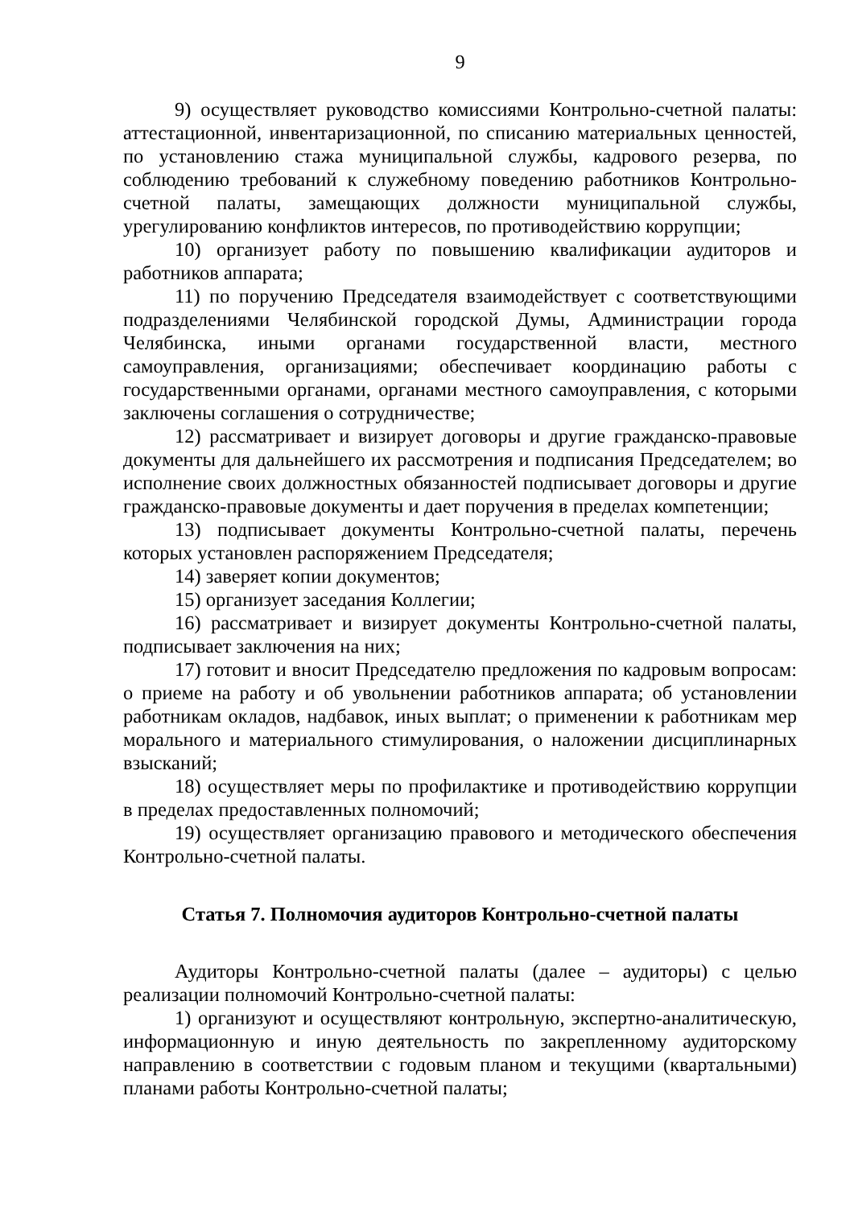9
9) осуществляет руководство комиссиями Контрольно-счетной палаты: аттестационной, инвентаризационной, по списанию материальных ценностей, по установлению стажа муниципальной службы, кадрового резерва, по соблюдению требований к служебному поведению работников Контрольно-счетной палаты, замещающих должности муниципальной службы, урегулированию конфликтов интересов, по противодействию коррупции;
10) организует работу по повышению квалификации аудиторов и работников аппарата;
11) по поручению Председателя взаимодействует с соответствующими подразделениями Челябинской городской Думы, Администрации города Челябинска, иными органами государственной власти, местного самоуправления, организациями; обеспечивает координацию работы с государственными органами, органами местного самоуправления, с которыми заключены соглашения о сотрудничестве;
12) рассматривает и визирует договоры и другие гражданско-правовые документы для дальнейшего их рассмотрения и подписания Председателем; во исполнение своих должностных обязанностей подписывает договоры и другие гражданско-правовые документы и дает поручения в пределах компетенции;
13) подписывает документы Контрольно-счетной палаты, перечень которых установлен распоряжением Председателя;
14) заверяет копии документов;
15) организует заседания Коллегии;
16) рассматривает и визирует документы Контрольно-счетной палаты, подписывает заключения на них;
17) готовит и вносит Председателю предложения по кадровым вопросам: о приеме на работу и об увольнении работников аппарата; об установлении работникам окладов, надбавок, иных выплат; о применении к работникам мер морального и материального стимулирования, о наложении дисциплинарных взысканий;
18) осуществляет меры по профилактике и противодействию коррупции в пределах предоставленных полномочий;
19) осуществляет организацию правового и методического обеспечения Контрольно-счетной палаты.
Статья 7. Полномочия аудиторов Контрольно-счетной палаты
Аудиторы Контрольно-счетной палаты (далее – аудиторы) с целью реализации полномочий Контрольно-счетной палаты:
1) организуют и осуществляют контрольную, экспертно-аналитическую, информационную и иную деятельность по закрепленному аудиторскому направлению в соответствии с годовым планом и текущими (квартальными) планами работы Контрольно-счетной палаты;